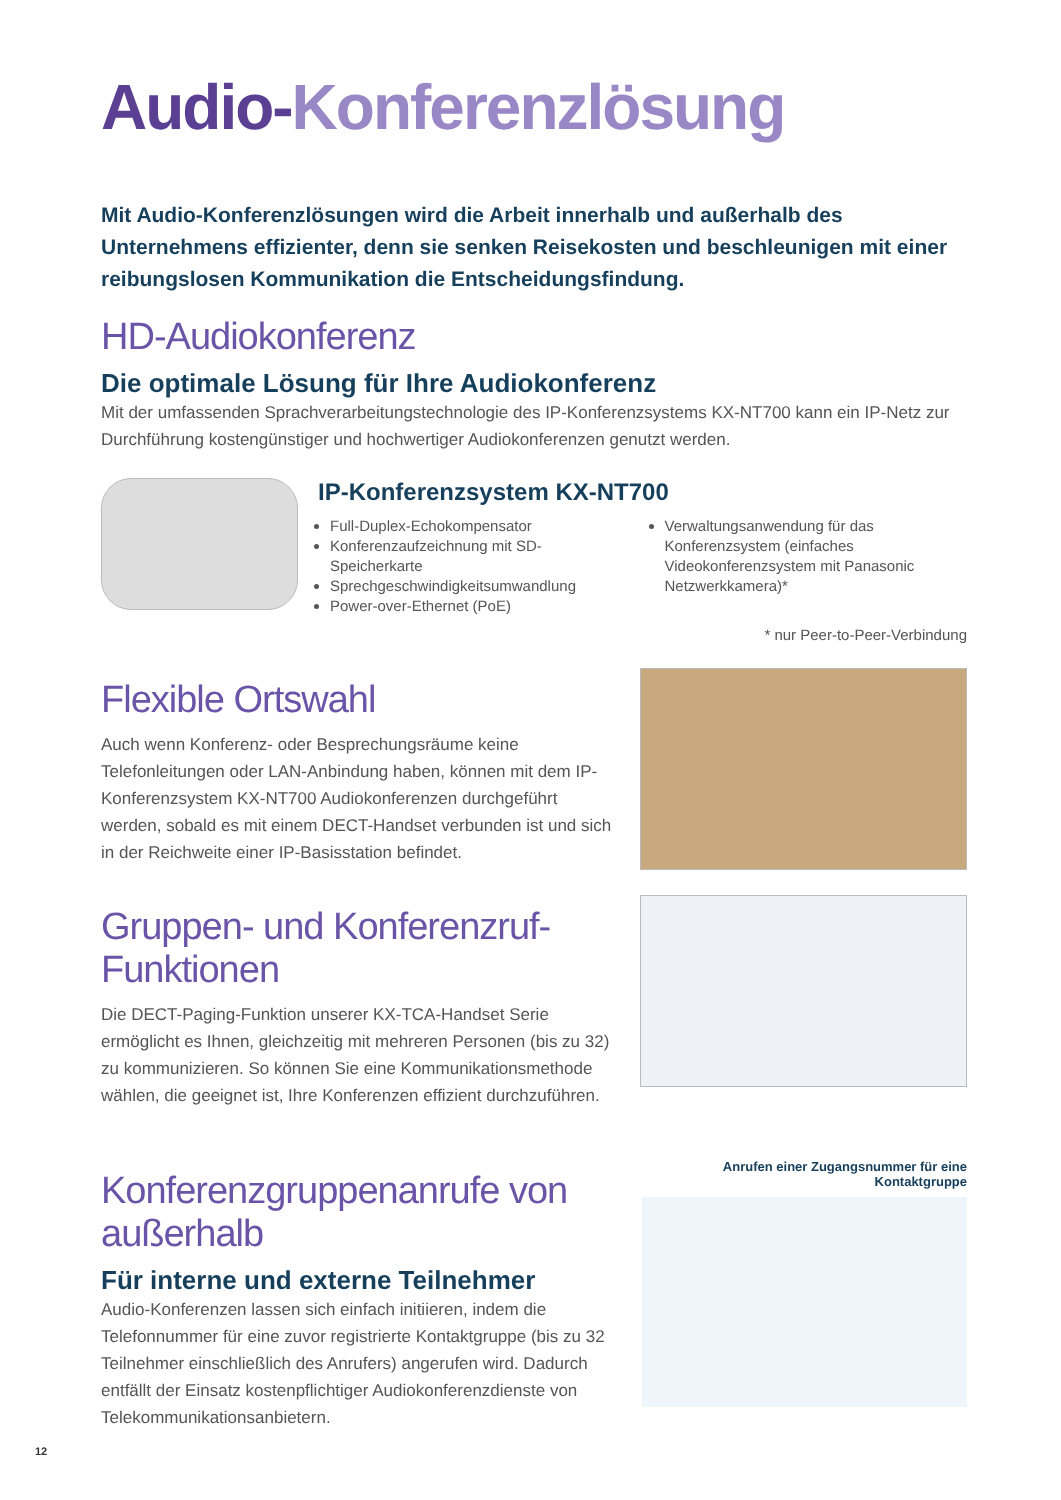Audio-Konferenzlösung
Mit Audio-Konferenzlösungen wird die Arbeit innerhalb und außerhalb des Unternehmens effizienter, denn sie senken Reisekosten und beschleunigen mit einer reibungslosen Kommunikation die Entscheidungsfindung.
HD-Audiokonferenz
Die optimale Lösung für Ihre Audiokonferenz
Mit der umfassenden Sprachverarbeitungstechnologie des IP-Konferenzsystems KX-NT700 kann ein IP-Netz zur Durchführung kostengünstiger und hochwertiger Audiokonferenzen genutzt werden.
IP-Konferenzsystem KX-NT700
Full-Duplex-Echokompensator
Konferenzaufzeichnung mit SD-Speicherkarte
Sprechgeschwindigkeitsumwandlung
Power-over-Ethernet (PoE)
Verwaltungsanwendung für das Konferenzsystem (einfaches Videokonferenzsystem mit Panasonic Netzwerkkamera)*
* nur Peer-to-Peer-Verbindung
Flexible Ortswahl
Auch wenn Konferenz- oder Besprechungsräume keine Telefonleitungen oder LAN-Anbindung haben, können mit dem IP-Konferenzsystem KX-NT700 Audiokonferenzen durchgeführt werden, sobald es mit einem DECT-Handset verbunden ist und sich in der Reichweite einer IP-Basisstation befindet.
Gruppen- und Konferenzruf-Funktionen
Die DECT-Paging-Funktion unserer KX-TCA-Handset Serie ermöglicht es Ihnen, gleichzeitig mit mehreren Personen (bis zu 32) zu kommunizieren. So können Sie eine Kommunikationsmethode wählen, die geeignet ist, Ihre Konferenzen effizient durchzuführen.
Konferenzgruppenanrufe von außerhalb
Für interne und externe Teilnehmer
Audio-Konferenzen lassen sich einfach initiieren, indem die Telefonnummer für eine zuvor registrierte Kontaktgruppe (bis zu 32 Teilnehmer einschließlich des Anrufers) angerufen wird. Dadurch entfällt der Einsatz kostenpflichtiger Audiokonferenzdienste von Telekommunikationsanbietern.
Anrufen einer Zugangsnummer für eine Kontaktgruppe
12